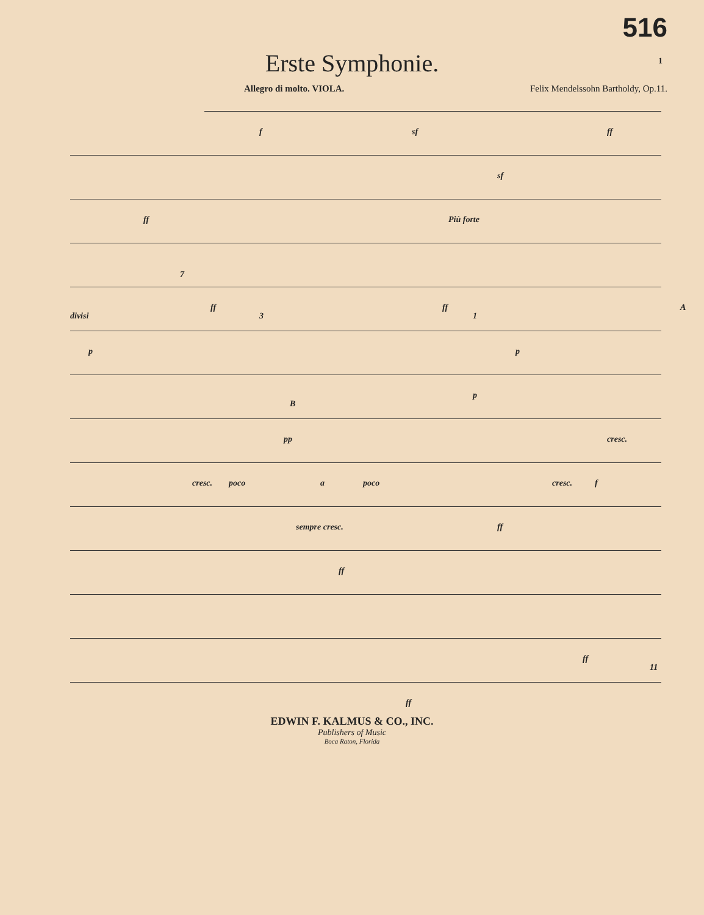516
Erste Symphonie.
1
Allegro di molto. VIOLA. Felix Mendelssohn Bartholdy, Op.11.
f sf ff
sf
ff Più forte
ff ff A
7
divisi
p p
3 1
p
pp
B
cresc.
cresc. poco a poco cresc. f
sempre cresc. ff
ff
ff
ff
11
EDWIN F. KALMUS & CO., INC.
Publishers of Music
Boca Raton, Florida